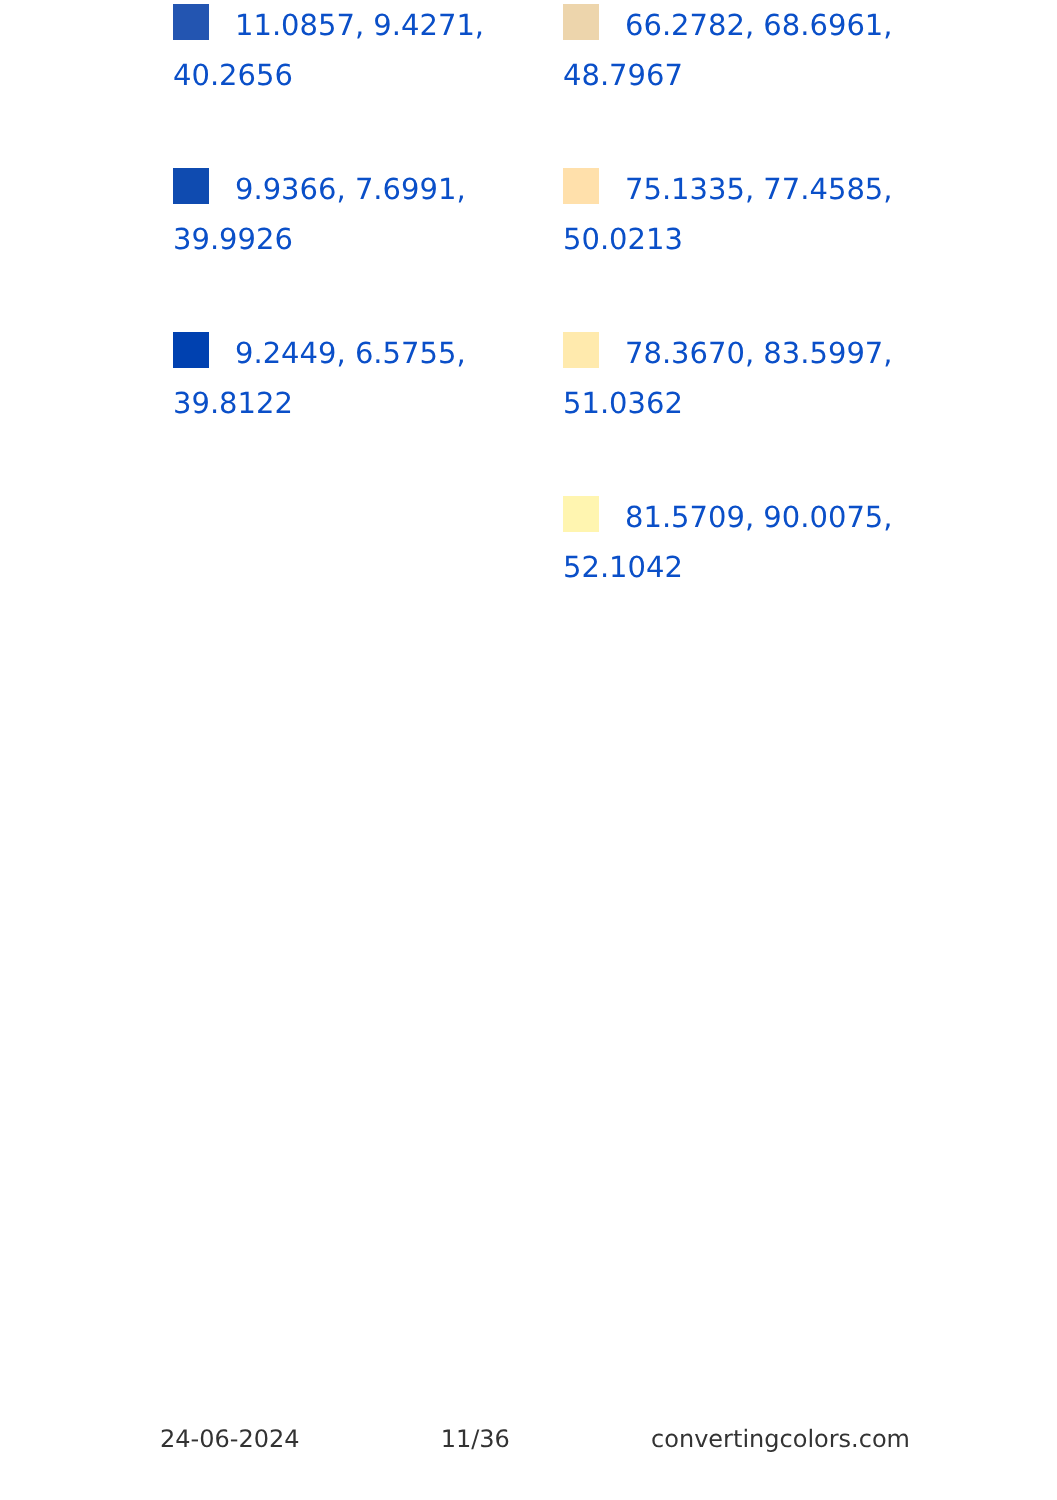11.0857, 9.4271,
40.2656
9.9366, 7.6991,
39.9926
9.2449, 6.5755,
39.8122
66.2782, 68.6961,
48.7967
75.1335, 77.4585,
50.0213
78.3670, 83.5997,
51.0362
81.5709, 90.0075,
52.1042
24-06-2024 11/36 convertingcolors.com